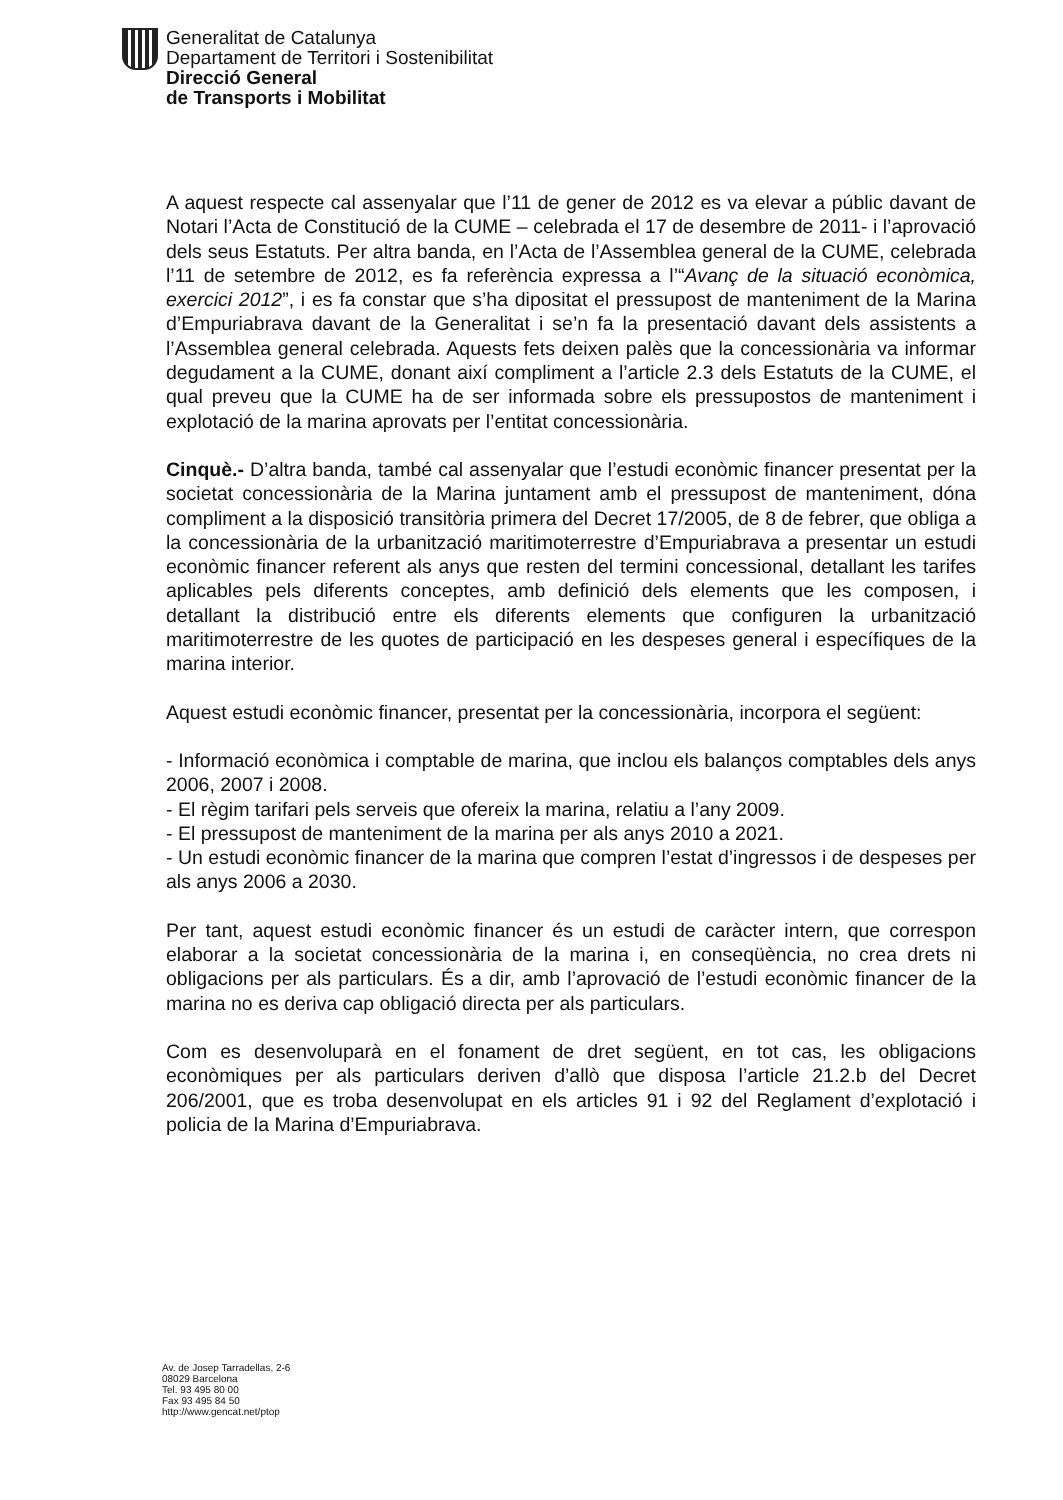Generalitat de Catalunya
Departament de Territori i Sostenibilitat
Direcció General
de Transports i Mobilitat
A aquest respecte cal assenyalar que l’11 de gener de 2012 es va elevar a públic davant de Notari l’Acta de Constitució de la CUME – celebrada el 17 de desembre de 2011- i l’aprovació dels seus Estatuts. Per altra banda, en l’Acta de l’Assemblea general de la CUME, celebrada l’11 de setembre de 2012, es fa referència expressa a l’“Avanç de la situació econòmica, exercici 2012”, i es fa constar que s’ha dipositat el pressupost de manteniment de la Marina d’Empuriabrava davant de la Generalitat i se’n fa la presentació davant dels assistents a l’Assemblea general celebrada. Aquests fets deixen palès que la concessionària va informar degudament a la CUME, donant així compliment a l’article 2.3 dels Estatuts de la CUME, el qual preveu que la CUME ha de ser informada sobre els pressupostos de manteniment i explotació de la marina aprovats per l’entitat concessionària.
Cinquè.- D’altra banda, també cal assenyalar que l’estudi econòmic financer presentat per la societat concessionària de la Marina juntament amb el pressupost de manteniment, dóna compliment a la disposició transitòria primera del Decret 17/2005, de 8 de febrer, que obliga a la concessionària de la urbanització maritimoterrestre d’Empuriabrava a presentar un estudi econòmic financer referent als anys que resten del termini concessional, detallant les tarifes aplicables pels diferents conceptes, amb definició dels elements que les composen, i detallant la distribució entre els diferents elements que configuren la urbanització maritimoterrestre de les quotes de participació en les despeses general i específiques de la marina interior.
Aquest estudi econòmic financer, presentat per la concessionària, incorpora el següent:
- Informació econòmica i comptable de marina, que inclou els balanços comptables dels anys 2006, 2007 i 2008.
- El règim tarifari pels serveis que ofereix la marina, relatiu a l’any 2009.
- El pressupost de manteniment de la marina per als anys 2010 a 2021.
- Un estudi econòmic financer de la marina que compren l’estat d’ingressos i de despeses per als anys 2006 a 2030.
Per tant, aquest estudi econòmic financer és un estudi de caràcter intern, que correspon elaborar a la societat concessionària de la marina i, en conseqüència, no crea drets ni obligacions per als particulars. És a dir, amb l’aprovació de l’estudi econòmic financer de la marina no es deriva cap obligació directa per als particulars.
Com es desenvoluparà en el fonament de dret següent, en tot cas, les obligacions econòmiques per als particulars deriven d’allò que disposa l’article 21.2.b del Decret 206/2001, que es troba desenvolupat en els articles 91 i 92 del Reglament d’explotació i policia de la Marina d’Empuriabrava.
Av. de Josep Tarradellas, 2-6
08029 Barcelona
Tel. 93 495 80 00
Fax 93 495 84 50
http://www.gencat.net/ptop